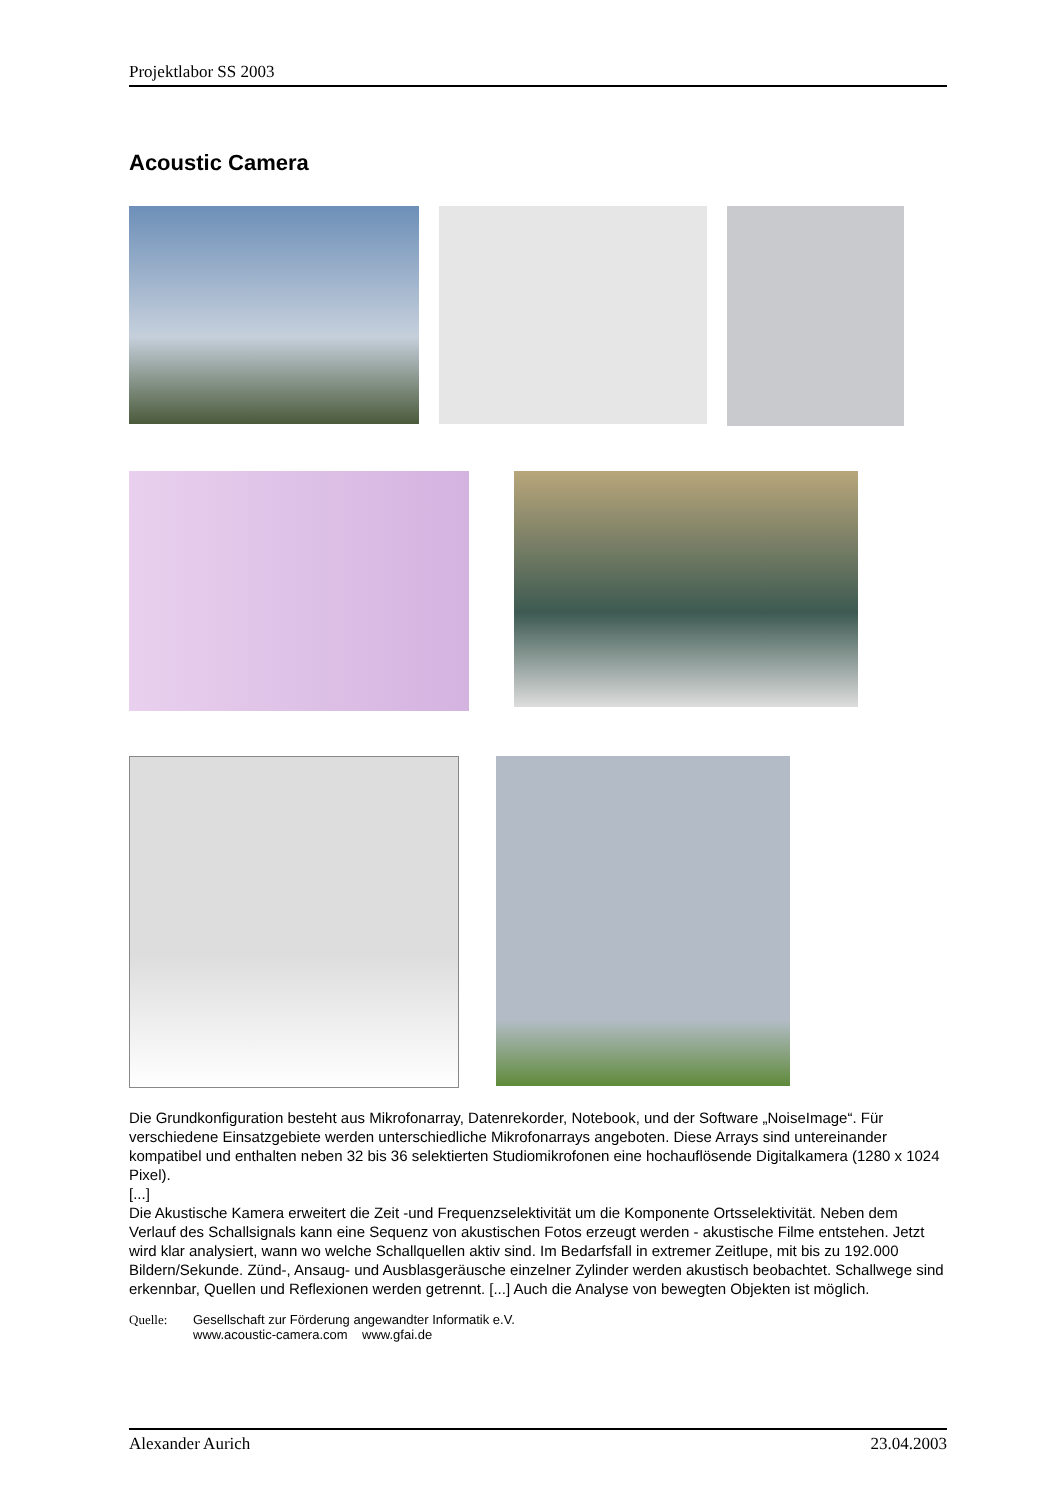Projektlabor SS 2003
Acoustic Camera
Die Grundkonfiguration besteht aus Mikrofonarray, Datenrekorder, Notebook, und der Software „NoiseImage“. Für verschiedene Einsatzgebiete werden unterschiedliche Mikrofonarrays angeboten. Diese Arrays sind untereinander kompatibel und enthalten neben 32 bis 36 selektierten Studiomikrofonen eine hochauflösende Digitalkamera (1280 x 1024 Pixel).
[...]
Die Akustische Kamera erweitert die Zeit -und Frequenzselektivität um die Komponente Ortsselektivität. Neben dem Verlauf des Schallsignals kann eine Sequenz von akustischen Fotos erzeugt werden - akustische Filme entstehen. Jetzt wird klar analysiert, wann wo welche Schallquellen aktiv sind. Im Bedarfsfall in extremer Zeitlupe, mit bis zu 192.000 Bildern/Sekunde. Zünd-, Ansaug- und Ausblasgeräusche einzelner Zylinder werden akustisch beobachtet. Schallwege sind erkennbar, Quellen und Reflexionen werden getrennt. [...] Auch die Analyse von bewegten Objekten ist möglich.
Quelle: Gesellschaft zur Förderung angewandter Informatik e.V.
www.acoustic-camera.com www.gfai.de
Alexander Aurich 23.04.2003